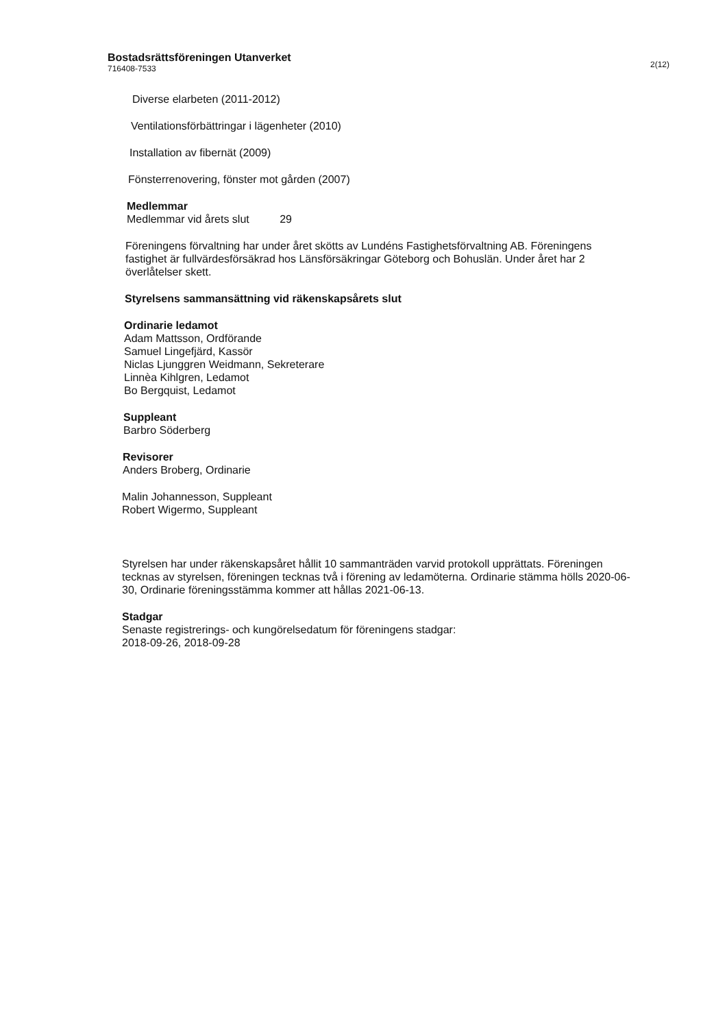Bostadsrättsföreningen Utanverket
716408-7533
2(12)
Diverse elarbeten (2011-2012)
Ventilationsförbättringar i lägenheter (2010)
Installation av fibernät (2009)
Fönsterrenovering, fönster mot gården (2007)
Medlemmar
Medlemmar vid årets slut 29
Föreningens förvaltning har under året skötts av Lundéns Fastighetsförvaltning AB. Föreningens fastighet är fullvärdesförsäkrad hos Länsförsäkringar Göteborg och Bohuslän. Under året har 2 överlåtelser skett.
Styrelsens sammansättning vid räkenskapsårets slut
Ordinarie ledamot
Adam Mattsson, Ordförande
Samuel Lingefjärd, Kassör
Niclas Ljunggren Weidmann, Sekreterare
Linnèa Kihlgren, Ledamot
Bo Bergquist, Ledamot
Suppleant
Barbro Söderberg
Revisorer
Anders Broberg, Ordinarie
Malin Johannesson, Suppleant
Robert Wigermo, Suppleant
Styrelsen har under räkenskapsåret hållit 10 sammanträden varvid protokoll upprättats. Föreningen tecknas av styrelsen, föreningen tecknas två i förening av ledamöterna. Ordinarie stämma hölls 2020-06-30, Ordinarie föreningsstämma kommer att hållas 2021-06-13.
Stadgar
Senaste registrerings- och kungörelsedatum för föreningens stadgar:
2018-09-26, 2018-09-28